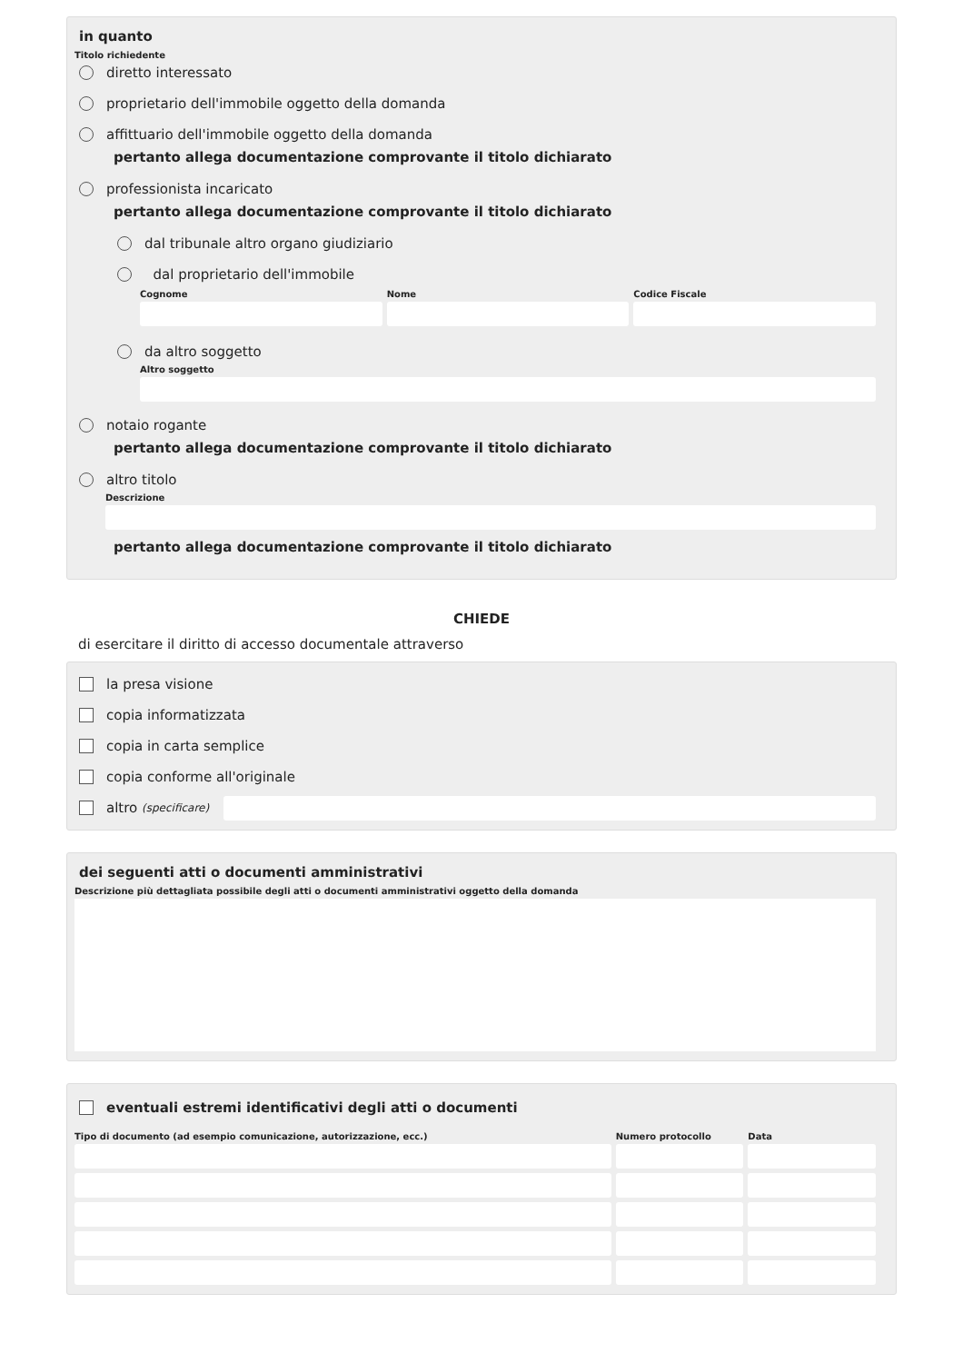in quanto
Titolo richiedente
diretto interessato
proprietario dell'immobile oggetto della domanda
affittuario dell'immobile oggetto della domanda
pertanto allega documentazione comprovante il titolo dichiarato
professionista incaricato
pertanto allega documentazione comprovante il titolo dichiarato
dal tribunale altro organo giudiziario
dal proprietario dell'immobile
Cognome Nome Codice Fiscale
da altro soggetto
Altro soggetto
notaio rogante
pertanto allega documentazione comprovante il titolo dichiarato
altro titolo
Descrizione
pertanto allega documentazione comprovante il titolo dichiarato
CHIEDE
di esercitare il diritto di accesso documentale attraverso
la presa visione
copia informatizzata
copia in carta semplice
copia conforme all'originale
altro (specificare)
dei seguenti atti o documenti amministrativi
Descrizione più dettagliata possibile degli atti o documenti amministrativi oggetto della domanda
eventuali estremi identificativi degli atti o documenti
Tipo di documento (ad esempio comunicazione, autorizzazione, ecc.)
Numero protocollo Data